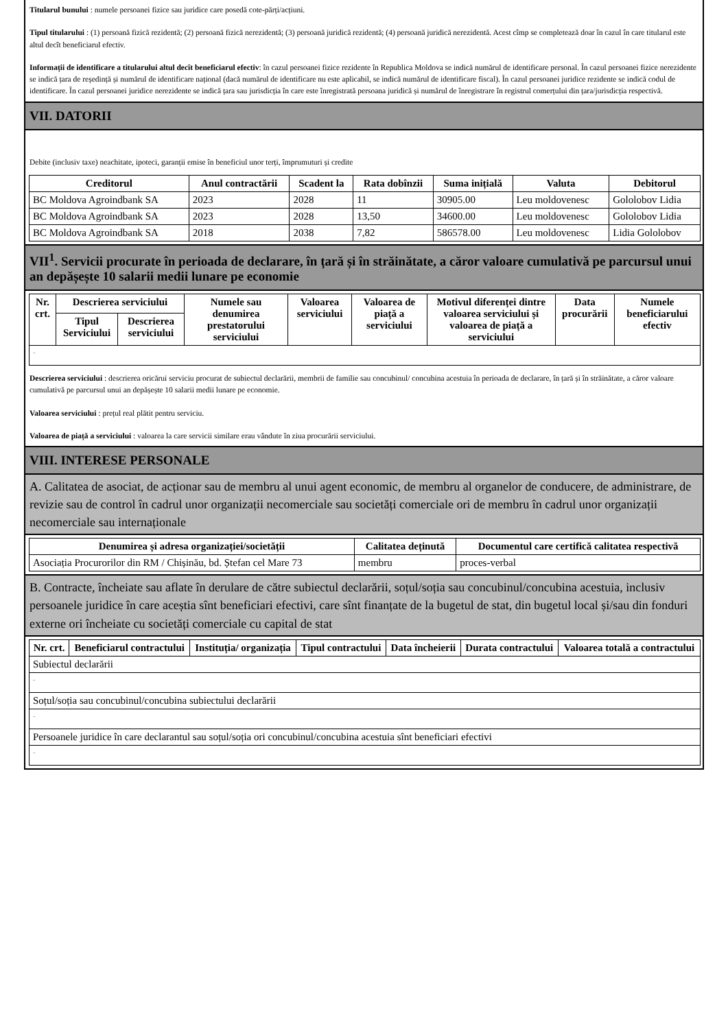Titularul bunului : numele persoanei fizice sau juridice care posedă cote-părți/acțiuni.
Tipul titularului : (1) persoană fizică rezidentă; (2) persoană fizică nerezidentă; (3) persoană juridică rezidentă; (4) persoană juridică nerezidentă. Acest cîmp se completează doar în cazul în care titularul este altul decît beneficiarul efectiv.
Informații de identificare a titularului altul decît beneficiarul efectiv: în cazul persoanei fizice rezidente în Republica Moldova se indică numărul de identificare personal. În cazul persoanei fizice nerezidente se indică țara de reședință și numărul de identificare național (dacă numărul de identificare nu este aplicabil, se indică numărul de identificare fiscal). În cazul persoanei juridice rezidente se indică codul de identificare. În cazul persoanei juridice nerezidente se indică țara sau jurisdicția în care este înregistrată persoana juridică și numărul de înregistrare în registrul comerțului din țara/jurisdicția respectivă.
VII. DATORII
Debite (inclusiv taxe) neachitate, ipoteci, garanții emise în beneficiul unor terți, împrumuturi și credite
| Creditorul | Anul contractării | Scadent la | Rata dobînzii | Suma inițială | Valuta | Debitorul |
| --- | --- | --- | --- | --- | --- | --- |
| BC Moldova Agroindbank SA | 2023 | 2028 | 11 | 30905.00 | Leu moldovenesc | Gololobov Lidia |
| BC Moldova Agroindbank SA | 2023 | 2028 | 13,50 | 34600.00 | Leu moldovenesc | Gololobov Lidia |
| BC Moldova Agroindbank SA | 2018 | 2038 | 7,82 | 586578.00 | Leu moldovenesc | Lidia Gololobov |
VII<sup>1</sup>. Servicii procurate în perioada de declarare, în țară și în străinătate, a căror valoare cumulativă pe parcursul unui an depășește 10 salarii medii lunare pe economie
| Nr. crt. | Descrierea serviciului | | Numele sau denumirea prestatorului serviciului | Valoarea serviciului | Valoarea de piață a serviciului | Motivul diferenței dintre valoarea serviciului și valoarea de piață a serviciului | Data procurării | Numele beneficiarului efectiv |
| --- | --- | --- | --- | --- | --- | --- | --- | --- |
| | Tipul Serviciului | Descrierea serviciului | | | | | | |
| - | | | | | | | | |
Descrierea serviciului : descrierea oricărui serviciu procurat de subiectul declarării, membrii de familie sau concubinul/ concubina acestuia în perioada de declarare, în țară și în străinătate, a căror valoare cumulativă pe parcursul unui an depășește 10 salarii medii lunare pe economie.
Valoarea serviciului : prețul real plătit pentru serviciu.
Valoarea de piață a serviciului : valoarea la care servicii similare erau vândute în ziua procurării serviciului.
VIII. INTERESE PERSONALE
A. Calitatea de asociat, de acționar sau de membru al unui agent economic, de membru al organelor de conducere, de administrare, de revizie sau de control în cadrul unor organizații necomerciale sau societăți comerciale ori de membru în cadrul unor organizații necomerciale sau internaționale
| Denumirea și adresa organizației/societății | Calitatea deținută | Documentul care certifică calitatea respectivă |
| --- | --- | --- |
| Asociația Procurorilor din RM / Chișinău, bd. Ștefan cel Mare 73 | membru | proces-verbal |
B. Contracte, încheiate sau aflate în derulare de către subiectul declarării, soțul/soția sau concubinul/concubina acestuia, inclusiv persoanele juridice în care aceștia sînt beneficiari efectivi, care sînt finanțate de la bugetul de stat, din bugetul local și/sau din fonduri externe ori încheiate cu societăți comerciale cu capital de stat
| Nr. crt. | Beneficiarul contractului | Instituția/ organizația | Tipul contractului | Data încheierii | Durata contractului | Valoarea totală a contractului |
| --- | --- | --- | --- | --- | --- | --- |
| Subiectul declarării | | | | | | |
| - | | | | | | |
| Soțul/soția sau concubinul/concubina subiectului declarării | | | | | | |
| - | | | | | | |
| Persoanele juridice în care declarantul sau soțul/soția ori concubinul/concubina acestuia sînt beneficiari efectivi | | | | | | |
| - | | | | | | |